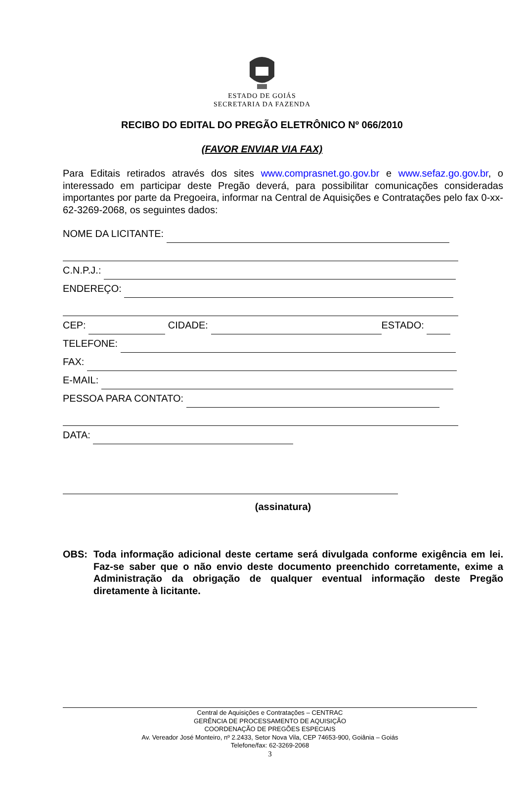ESTADO DE GOIÁS
SECRETARIA DA FAZENDA
RECIBO DO EDITAL DO PREGÃO ELETRÔNICO Nº 066/2010
(FAVOR ENVIAR VIA FAX)
Para Editais retirados através dos sites www.comprasnet.go.gov.br e www.sefaz.go.gov.br, o interessado em participar deste Pregão deverá, para possibilitar comunicações consideradas importantes por parte da Pregoeira, informar na Central de Aquisições e Contratações pelo fax 0-xx-62-3269-2068, os seguintes dados:
NOME DA LICITANTE:
C.N.P.J.:
ENDEREÇO:
CEP: CIDADE: ESTADO:
TELEFONE:
FAX:
E-MAIL:
PESSOA PARA CONTATO:
DATA:
(assinatura)
OBS: Toda informação adicional deste certame será divulgada conforme exigência em lei. Faz-se saber que o não envio deste documento preenchido corretamente, exime a Administração da obrigação de qualquer eventual informação deste Pregão diretamente à licitante.
Central de Aquisições e Contratações – CENTRAC
GERÊNCIA DE PROCESSAMENTO DE AQUISIÇÃO
COORDENAÇÃO DE PREGÕES ESPECIAIS
Av. Vereador José Monteiro, nº 2.2433, Setor Nova Vila, CEP 74653-900, Goiânia – Goiás
Telefone/fax: 62-3269-2068
3